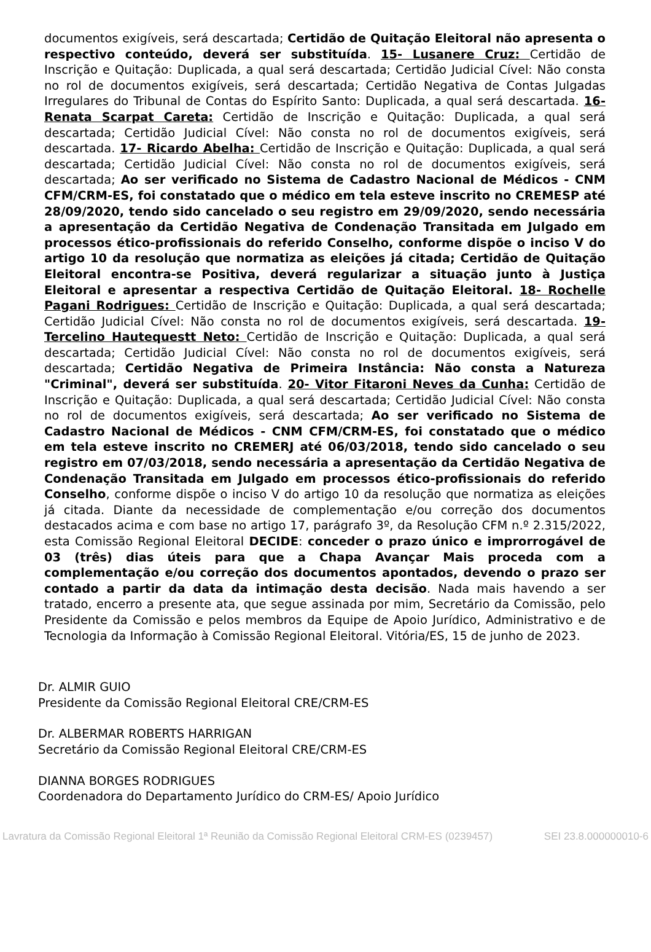documentos exigíveis, será descartada; Certidão de Quitação Eleitoral não apresenta o respectivo conteúdo, deverá ser substituída. 15- Lusanere Cruz: Certidão de Inscrição e Quitação: Duplicada, a qual será descartada; Certidão Judicial Cível: Não consta no rol de documentos exigíveis, será descartada; Certidão Negativa de Contas Julgadas Irregulares do Tribunal de Contas do Espírito Santo: Duplicada, a qual será descartada. 16- Renata Scarpat Careta: Certidão de Inscrição e Quitação: Duplicada, a qual será descartada; Certidão Judicial Cível: Não consta no rol de documentos exigíveis, será descartada. 17- Ricardo Abelha: Certidão de Inscrição e Quitação: Duplicada, a qual será descartada; Certidão Judicial Cível: Não consta no rol de documentos exigíveis, será descartada; Ao ser verificado no Sistema de Cadastro Nacional de Médicos - CNM CFM/CRM-ES, foi constatado que o médico em tela esteve inscrito no CREMESP até 28/09/2020, tendo sido cancelado o seu registro em 29/09/2020, sendo necessária a apresentação da Certidão Negativa de Condenação Transitada em Julgado em processos ético-profissionais do referido Conselho, conforme dispõe o inciso V do artigo 10 da resolução que normatiza as eleições já citada; Certidão de Quitação Eleitoral encontra-se Positiva, deverá regularizar a situação junto à Justiça Eleitoral e apresentar a respectiva Certidão de Quitação Eleitoral. 18- Rochelle Pagani Rodrigues: Certidão de Inscrição e Quitação: Duplicada, a qual será descartada; Certidão Judicial Cível: Não consta no rol de documentos exigíveis, será descartada. 19- Tercelino Hautequestt Neto: Certidão de Inscrição e Quitação: Duplicada, a qual será descartada; Certidão Judicial Cível: Não consta no rol de documentos exigíveis, será descartada; Certidão Negativa de Primeira Instância: Não consta a Natureza "Criminal", deverá ser substituída. 20- Vitor Fitaroni Neves da Cunha: Certidão de Inscrição e Quitação: Duplicada, a qual será descartada; Certidão Judicial Cível: Não consta no rol de documentos exigíveis, será descartada; Ao ser verificado no Sistema de Cadastro Nacional de Médicos - CNM CFM/CRM-ES, foi constatado que o médico em tela esteve inscrito no CREMERJ até 06/03/2018, tendo sido cancelado o seu registro em 07/03/2018, sendo necessária a apresentação da Certidão Negativa de Condenação Transitada em Julgado em processos ético-profissionais do referido Conselho, conforme dispõe o inciso V do artigo 10 da resolução que normatiza as eleições já citada. Diante da necessidade de complementação e/ou correção dos documentos destacados acima e com base no artigo 17, parágrafo 3º, da Resolução CFM n.º 2.315/2022, esta Comissão Regional Eleitoral DECIDE: conceder o prazo único e improrrogável de 03 (três) dias úteis para que a Chapa Avançar Mais proceda com a complementação e/ou correção dos documentos apontados, devendo o prazo ser contado a partir da data da intimação desta decisão. Nada mais havendo a ser tratado, encerro a presente ata, que segue assinada por mim, Secretário da Comissão, pelo Presidente da Comissão e pelos membros da Equipe de Apoio Jurídico, Administrativo e de Tecnologia da Informação à Comissão Regional Eleitoral. Vitória/ES, 15 de junho de 2023.
Dr. ALMIR GUIO
Presidente da Comissão Regional Eleitoral CRE/CRM-ES
Dr. ALBERMAR ROBERTS HARRIGAN
Secretário da Comissão Regional Eleitoral CRE/CRM-ES
DIANNA BORGES RODRIGUES
Coordenadora do Departamento Jurídico do CRM-ES/ Apoio Jurídico
Lavratura da Comissão Regional Eleitoral 1ª Reunião da Comissão Regional Eleitoral CRM-ES (0239457) SEI 23.8.000000010-6